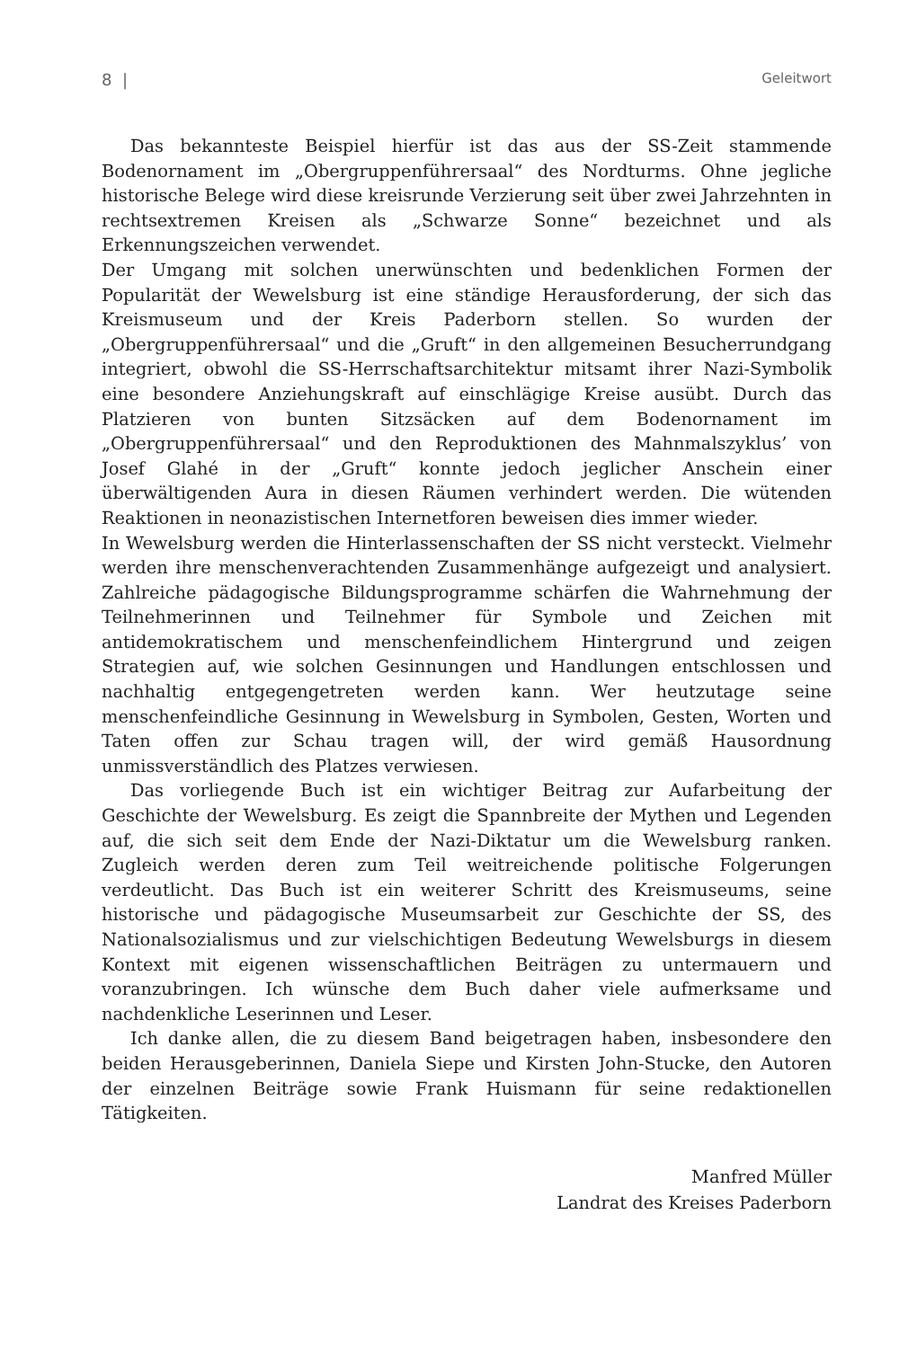8 | Geleitwort
Das bekannteste Beispiel hierfür ist das aus der SS-Zeit stammende Bodenornament im „Obergruppenführersaal“ des Nordturms. Ohne jegliche historische Belege wird diese kreisrunde Verzierung seit über zwei Jahrzehnten in rechtsextremen Kreisen als „Schwarze Sonne“ bezeichnet und als Erkennungszeichen verwendet.
Der Umgang mit solchen unerwünschten und bedenklichen Formen der Popularität der Wewelsburg ist eine ständige Herausforderung, der sich das Kreismuseum und der Kreis Paderborn stellen. So wurden der „Obergruppenführersaal“ und die „Gruft“ in den allgemeinen Besucherrundgang integriert, obwohl die SS-Herrschaftsarchitektur mitsamt ihrer Nazi-Symbolik eine besondere Anziehungskraft auf einschlägige Kreise ausübt. Durch das Platzieren von bunten Sitzsäcken auf dem Bodenornament im „Obergruppenführersaal“ und den Reproduktionen des Mahnmalszyklus’ von Josef Glahé in der „Gruft“ konnte jedoch jeglicher Anschein einer überwältigenden Aura in diesen Räumen verhindert werden. Die wütenden Reaktionen in neonazistischen Internetforen beweisen dies immer wieder.
In Wewelsburg werden die Hinterlassenschaften der SS nicht versteckt. Vielmehr werden ihre menschenverachtenden Zusammenhänge aufgezeigt und analysiert. Zahlreiche pädagogische Bildungsprogramme schärfen die Wahrnehmung der Teilnehmerinnen und Teilnehmer für Symbole und Zeichen mit antidemokratischem und menschenfeindlichem Hintergrund und zeigen Strategien auf, wie solchen Gesinnungen und Handlungen entschlossen und nachhaltig entgegengetreten werden kann. Wer heutzutage seine menschenfeindliche Gesinnung in Wewelsburg in Symbolen, Gesten, Worten und Taten offen zur Schau tragen will, der wird gemäß Hausordnung unmissverständlich des Platzes verwiesen.
Das vorliegende Buch ist ein wichtiger Beitrag zur Aufarbeitung der Geschichte der Wewelsburg. Es zeigt die Spannbreite der Mythen und Legenden auf, die sich seit dem Ende der Nazi-Diktatur um die Wewelsburg ranken. Zugleich werden deren zum Teil weitreichende politische Folgerungen verdeutlicht. Das Buch ist ein weiterer Schritt des Kreismuseums, seine historische und pädagogische Museumsarbeit zur Geschichte der SS, des Nationalsozialismus und zur vielschichtigen Bedeutung Wewelsburgs in diesem Kontext mit eigenen wissenschaftlichen Beiträgen zu untermauern und voranzubringen. Ich wünsche dem Buch daher viele aufmerksame und nachdenkliche Leserinnen und Leser.
Ich danke allen, die zu diesem Band beigetragen haben, insbesondere den beiden Herausgeberinnen, Daniela Siepe und Kirsten John-Stucke, den Autoren der einzelnen Beiträge sowie Frank Huismann für seine redaktionellen Tätigkeiten.
Manfred Müller
Landrat des Kreises Paderborn